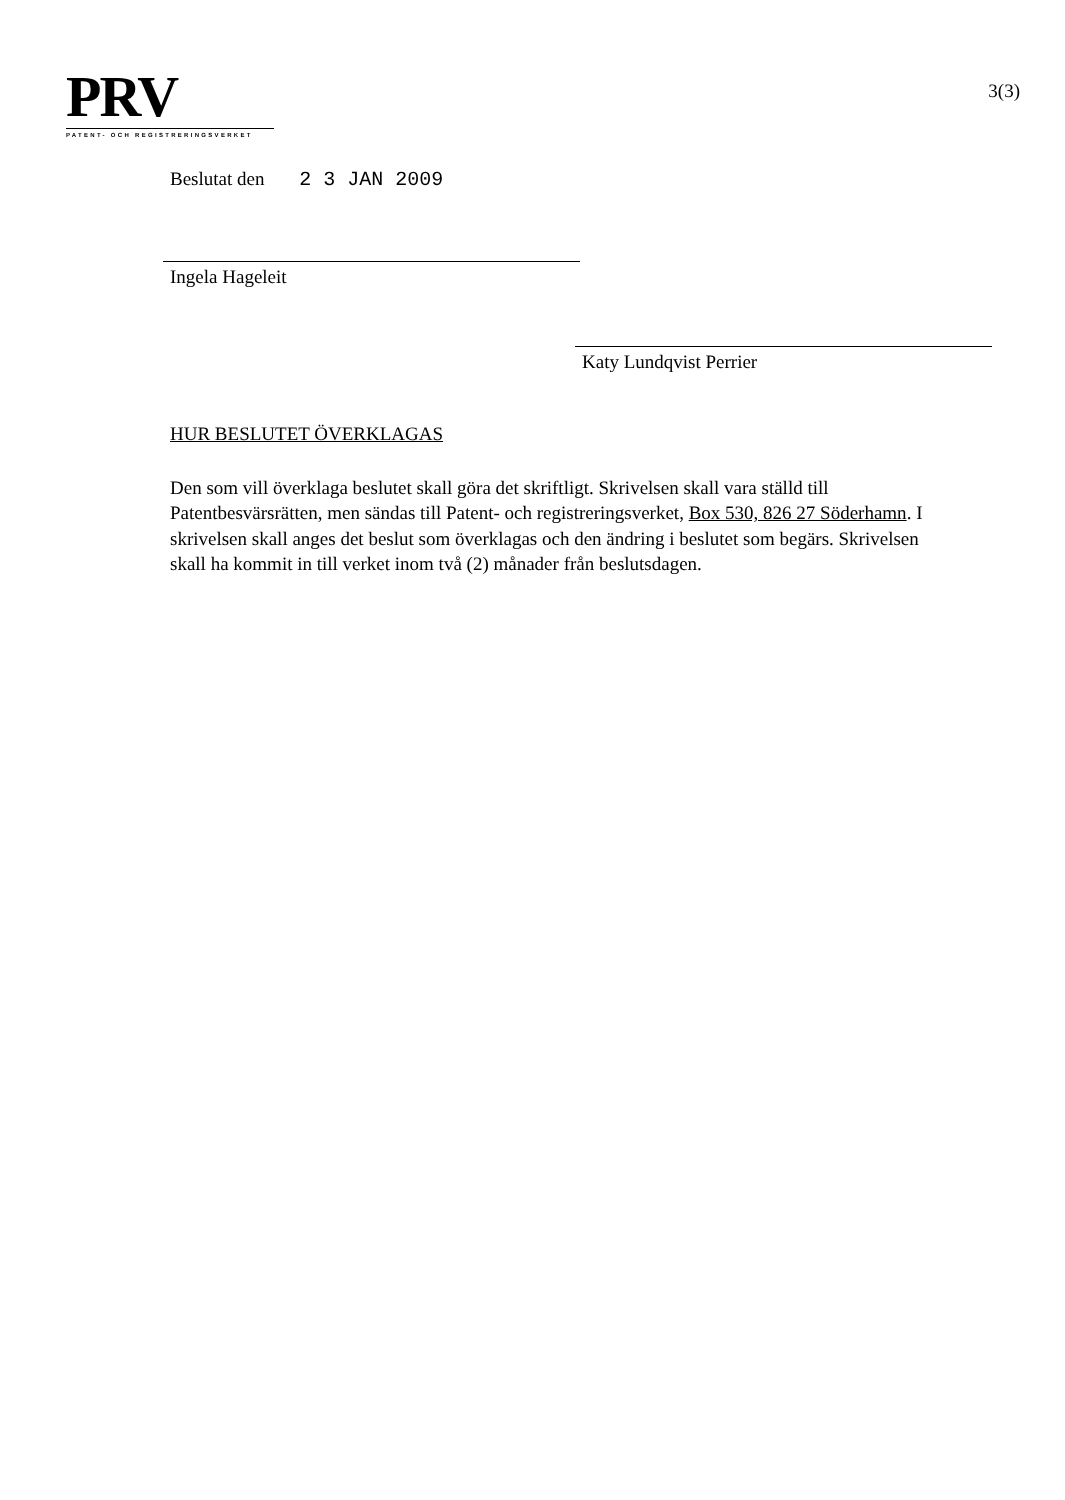PRV
PATENT- OCH REGISTRERINGSVERKET
3(3)
Beslutat den 2 3 JAN 2009
Ingela Hageleit
Katy Lundqvist Perrier
HUR BESLUTET ÖVERKLAGAS
Den som vill överklaga beslutet skall göra det skriftligt. Skrivelsen skall vara ställd till Patentbesvärsrätten, men sändas till Patent- och registreringsverket, Box 530, 826 27 Söderhamn. I skrivelsen skall anges det beslut som överklagas och den ändring i beslutet som begärs. Skrivelsen skall ha kommit in till verket inom två (2) månader från beslutsdagen.